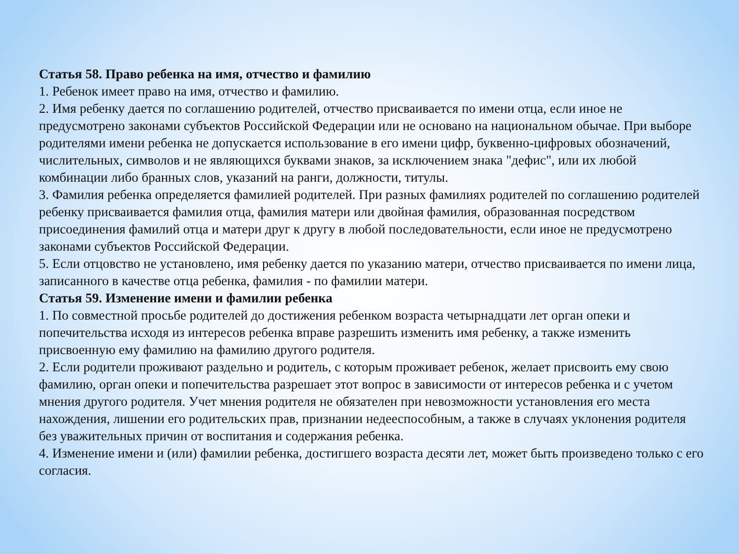Статья 58. Право ребенка на имя, отчество и фамилию
1. Ребенок имеет право на имя, отчество и фамилию.
2. Имя ребенку дается по соглашению родителей, отчество присваивается по имени отца, если иное не предусмотрено законами субъектов Российской Федерации или не основано на национальном обычае. При выборе родителями имени ребенка не допускается использование в его имени цифр, буквенно-цифровых обозначений, числительных, символов и не являющихся буквами знаков, за исключением знака "дефис", или их любой комбинации либо бранных слов, указаний на ранги, должности, титулы.
3. Фамилия ребенка определяется фамилией родителей. При разных фамилиях родителей по соглашению родителей ребенку присваивается фамилия отца, фамилия матери или двойная фамилия, образованная посредством присоединения фамилий отца и матери друг к другу в любой последовательности, если иное не предусмотрено законами субъектов Российской Федерации.
5. Если отцовство не установлено, имя ребенку дается по указанию матери, отчество присваивается по имени лица, записанного в качестве отца ребенка, фамилия - по фамилии матери.
Статья 59. Изменение имени и фамилии ребенка
1. По совместной просьбе родителей до достижения ребенком возраста четырнадцати лет орган опеки и попечительства исходя из интересов ребенка вправе разрешить изменить имя ребенку, а также изменить присвоенную ему фамилию на фамилию другого родителя.
2. Если родители проживают раздельно и родитель, с которым проживает ребенок, желает присвоить ему свою фамилию, орган опеки и попечительства разрешает этот вопрос в зависимости от интересов ребенка и с учетом мнения другого родителя. Учет мнения родителя не обязателен при невозможности установления его места нахождения, лишении его родительских прав, признании недееспособным, а также в случаях уклонения родителя без уважительных причин от воспитания и содержания ребенка.
4. Изменение имени и (или) фамилии ребенка, достигшего возраста десяти лет, может быть произведено только с его согласия.